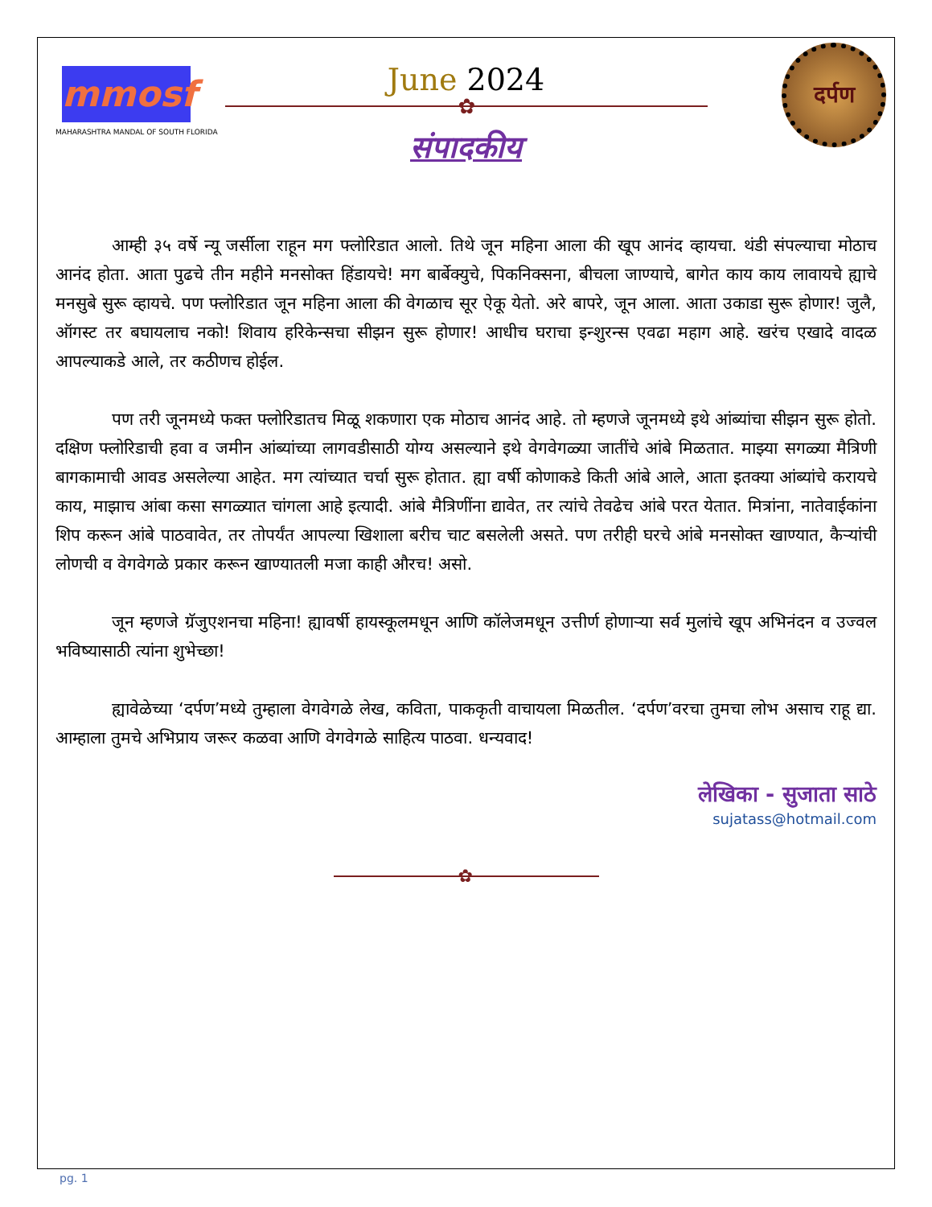mmosf
MAHARASHTRA MANDAL OF SOUTH FLORIDA
दर्पण
June 2024
✿
संपादकीय
आम्ही ३५ वर्षे न्यू जर्सीला राहून मग फ्लोरिडात आलो. तिथे जून महिना आला की खूप आनंद व्हायचा. थंडी संपल्याचा मोठाच आनंद होता. आता पुढचे तीन महीने मनसोक्त हिंडायचे! मग बार्बेक्युचे, पिकनिक्सना, बीचला जाण्याचे, बागेत काय काय लावायचे ह्याचे मनसुबे सुरू व्हायचे. पण फ्लोरिडात जून महिना आला की वेगळाच सूर ऐकू येतो. अरे बापरे, जून आला. आता उकाडा सुरू होणार! जुलै, ऑगस्ट तर बघायलाच नको! शिवाय हरिकेन्सचा सीझन सुरू होणार! आधीच घराचा इन्शुरन्स एवढा महाग आहे. खरंच एखादे वादळ आपल्याकडे आले, तर कठीणच होईल.
पण तरी जूनमध्ये फक्त फ्लोरिडातच मिळू शकणारा एक मोठाच आनंद आहे. तो म्हणजे जूनमध्ये इथे आंब्यांचा सीझन सुरू होतो. दक्षिण फ्लोरिडाची हवा व जमीन आंब्यांच्या लागवडीसाठी योग्य असल्याने इथे वेगवेगळ्या जातींचे आंबे मिळतात. माझ्या सगळ्या मैत्रिणी बागकामाची आवड असलेल्या आहेत. मग त्यांच्यात चर्चा सुरू होतात. ह्या वर्षी कोणाकडे किती आंबे आले, आता इतक्या आंब्यांचे करायचे काय, माझाच आंबा कसा सगळ्यात चांगला आहे इत्यादी. आंबे मैत्रिणींना द्यावेत, तर त्यांचे तेवढेच आंबे परत येतात. मित्रांना, नातेवाईकांना शिप करून आंबे पाठवावेत, तर तोपर्यंत आपल्या खिशाला बरीच चाट बसलेली असते. पण तरीही घरचे आंबे मनसोक्त खाण्यात, कैऱ्यांची लोणची व वेगवेगळे प्रकार करून खाण्यातली मजा काही औरच! असो.
जून म्हणजे ग्रॅजुएशनचा महिना! ह्यावर्षी हायस्कूलमधून आणि कॉलेजमधून उत्तीर्ण होणाऱ्या सर्व मुलांचे खूप अभिनंदन व उज्वल भविष्यासाठी त्यांना शुभेच्छा!
ह्यावेळेच्या ‘दर्पण’मध्ये तुम्हाला वेगवेगळे लेख, कविता, पाककृती वाचायला मिळतील. ‘दर्पण’वरचा तुमचा लोभ असाच राहू द्या. आम्हाला तुमचे अभिप्राय जरूर कळवा आणि वेगवेगळे साहित्य पाठवा. धन्यवाद!
लेखिका - सुजाता साठे
sujatass@hotmail.com
✿
pg. 1